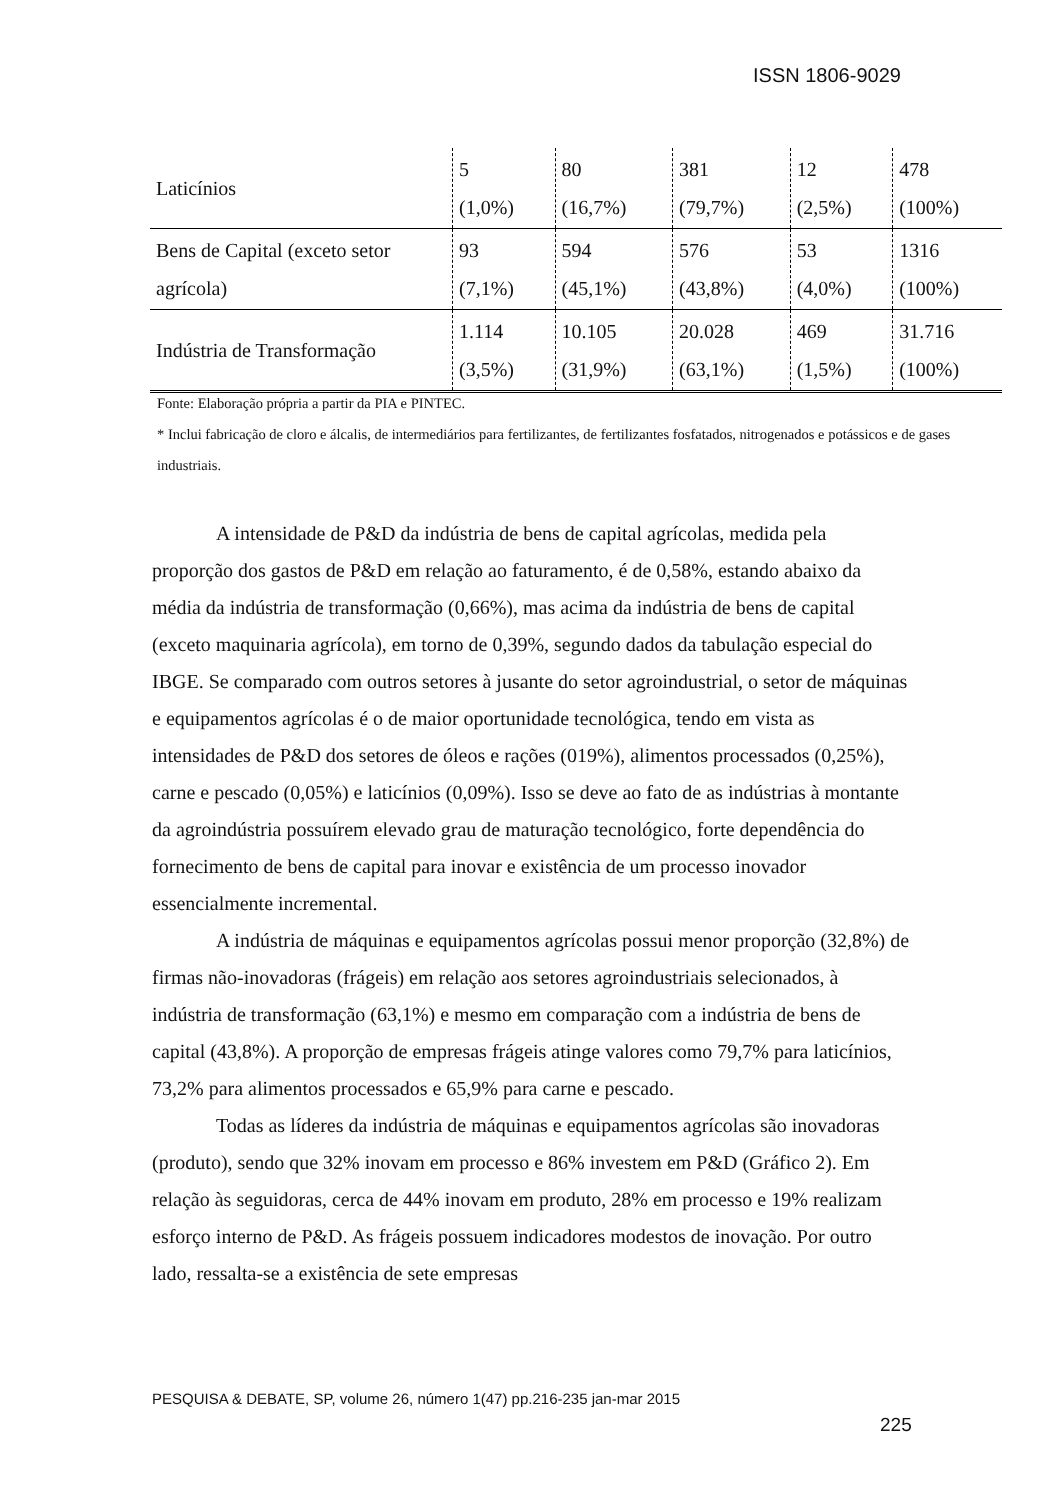ISSN 1806-9029
| Laticínios | 5 (1,0%) | 80 (16,7%) | 381 (79,7%) | 12 (2,5%) | 478 (100%) |
| Bens de Capital (exceto setor agrícola) | 93 (7,1%) | 594 (45,1%) | 576 (43,8%) | 53 (4,0%) | 1316 (100%) |
| Indústria de Transformação | 1.114 (3,5%) | 10.105 (31,9%) | 20.028 (63,1%) | 469 (1,5%) | 31.716 (100%) |
Fonte: Elaboração própria a partir da PIA e PINTEC.
* Inclui fabricação de cloro e álcalis, de intermediários para fertilizantes, de fertilizantes fosfatados, nitrogenados e potássicos e de gases industriais.
A intensidade de P&D da indústria de bens de capital agrícolas, medida pela proporção dos gastos de P&D em relação ao faturamento, é de 0,58%, estando abaixo da média da indústria de transformação (0,66%), mas acima da indústria de bens de capital (exceto maquinaria agrícola), em torno de 0,39%, segundo dados da tabulação especial do IBGE. Se comparado com outros setores à jusante do setor agroindustrial, o setor de máquinas e equipamentos agrícolas é o de maior oportunidade tecnológica, tendo em vista as intensidades de P&D dos setores de óleos e rações (019%), alimentos processados (0,25%), carne e pescado (0,05%) e laticínios (0,09%). Isso se deve ao fato de as indústrias à montante da agroindústria possuírem elevado grau de maturação tecnológico, forte dependência do fornecimento de bens de capital para inovar e existência de um processo inovador essencialmente incremental.
A indústria de máquinas e equipamentos agrícolas possui menor proporção (32,8%) de firmas não-inovadoras (frágeis) em relação aos setores agroindustriais selecionados, à indústria de transformação (63,1%) e mesmo em comparação com a indústria de bens de capital (43,8%). A proporção de empresas frágeis atinge valores como 79,7% para laticínios, 73,2% para alimentos processados e 65,9% para carne e pescado.
Todas as líderes da indústria de máquinas e equipamentos agrícolas são inovadoras (produto), sendo que 32% inovam em processo e 86% investem em P&D (Gráfico 2). Em relação às seguidoras, cerca de 44% inovam em produto, 28% em processo e 19% realizam esforço interno de P&D. As frágeis possuem indicadores modestos de inovação. Por outro lado, ressalta-se a existência de sete empresas
PESQUISA & DEBATE, SP, volume 26, número 1(47) pp.216-235 jan-mar 2015
225